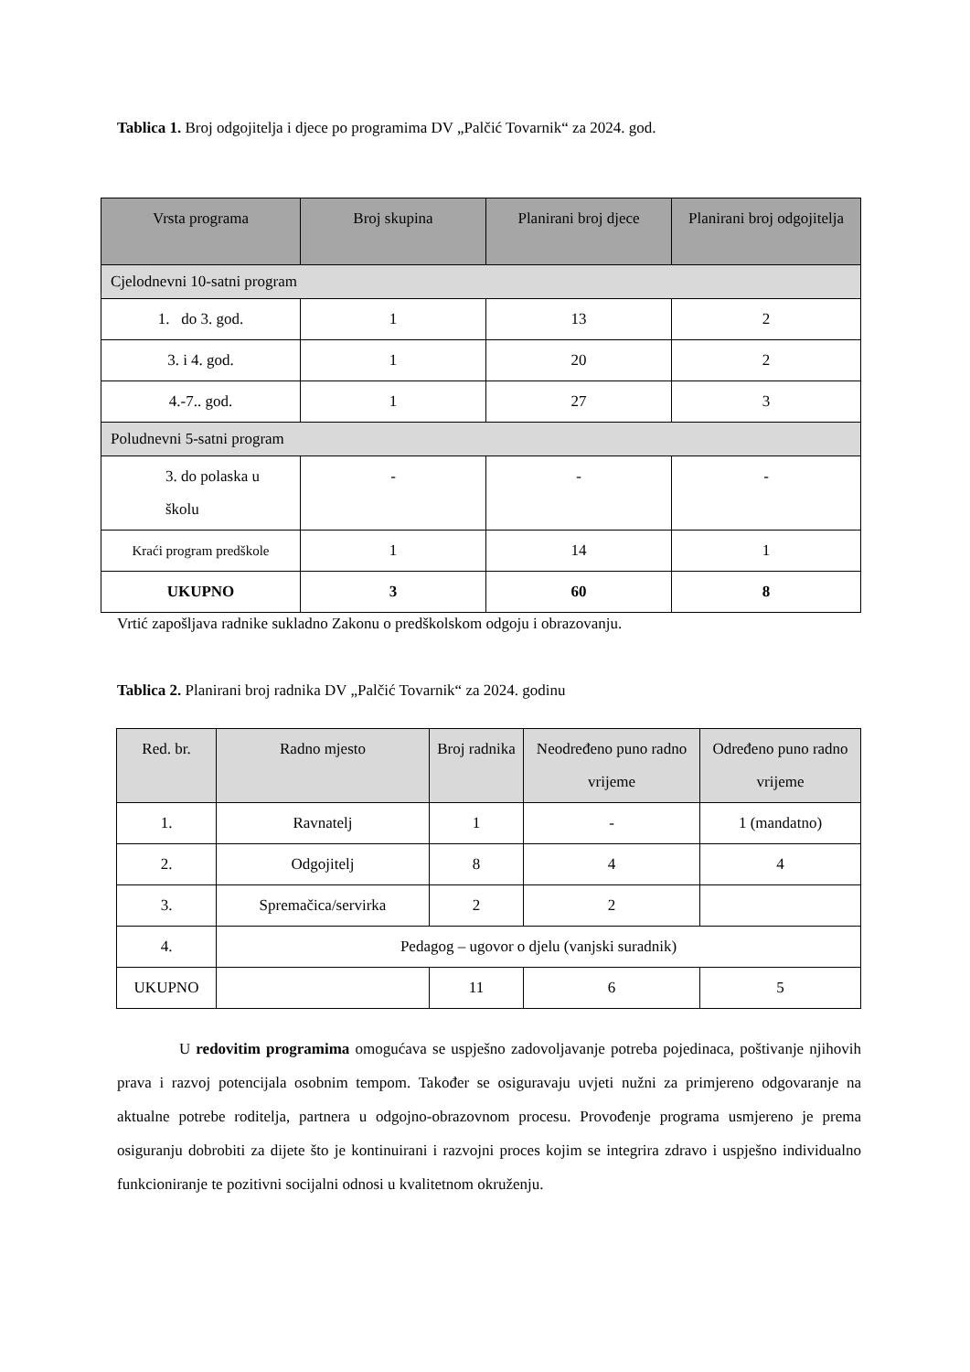Tablica 1. Broj odgojitelja i djece po programima DV „Palčić Tovarnik“ za 2024. god.
| Vrsta programa | Broj skupina | Planirani broj djece | Planirani broj odgojitelja |
| --- | --- | --- | --- |
| Cjelodnevni 10-satni program | | | |
| 1. do 3. god. | 1 | 13 | 2 |
| 3. i 4. god. | 1 | 20 | 2 |
| 4.-7.. god. | 1 | 27 | 3 |
| Poludnevni 5-satni program | | | |
| 3. do polaska u školu | - | - | - |
| Kraći program predškole | 1 | 14 | 1 |
| UKUPNO | 3 | 60 | 8 |
Vrtić zapošljava radnike sukladno Zakonu o predškolskom odgoju i obrazovanju.
Tablica 2. Planirani broj radnika DV „Palčić Tovarnik“ za 2024. godinu
| Red. br. | Radno mjesto | Broj radnika | Neodređeno puno radno vrijeme | Određeno puno radno vrijeme |
| --- | --- | --- | --- | --- |
| 1. | Ravnatelj | 1 | - | 1 (mandatno) |
| 2. | Odgojitelj | 8 | 4 | 4 |
| 3. | Spremačica/servirka | 2 | 2 | |
| 4. | Pedagog – ugovor o djelu (vanjski suradnik) | | | |
| UKUPNO | | 11 | 6 | 5 |
U redovitim programima omogućava se uspješno zadovoljavanje potreba pojedinaca, poštivanje njihovih prava i razvoj potencijala osobnim tempom. Također se osiguravaju uvjeti nužni za primjereno odgovaranje na aktualne potrebe roditelja, partnera u odgojno-obrazovnom procesu. Provođenje programa usmjereno je prema osiguranju dobrobiti za dijete što je kontinuirani i razvojni proces kojim se integrira zdravo i uspješno individualno funkcioniranje te pozitivni socijalni odnosi u kvalitetnom okruženju.